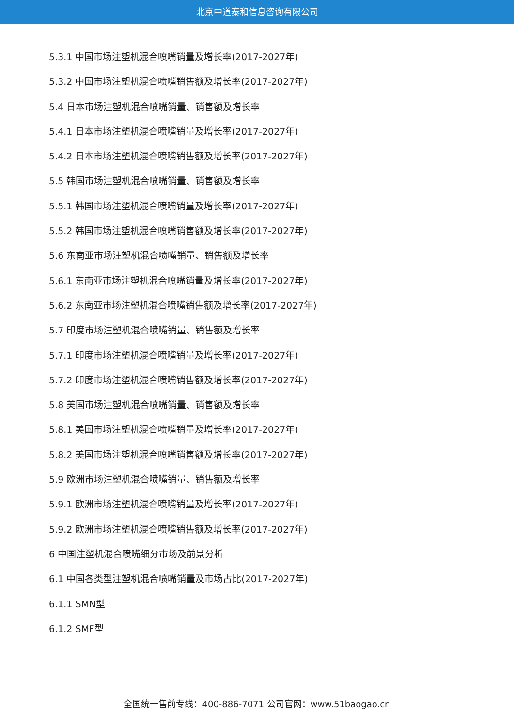北京中道泰和信息咨询有限公司
5.3.1 中国市场注塑机混合喷嘴销量及增长率(2017-2027年)
5.3.2 中国市场注塑机混合喷嘴销售额及增长率(2017-2027年)
5.4 日本市场注塑机混合喷嘴销量、销售额及增长率
5.4.1 日本市场注塑机混合喷嘴销量及增长率(2017-2027年)
5.4.2 日本市场注塑机混合喷嘴销售额及增长率(2017-2027年)
5.5 韩国市场注塑机混合喷嘴销量、销售额及增长率
5.5.1 韩国市场注塑机混合喷嘴销量及增长率(2017-2027年)
5.5.2 韩国市场注塑机混合喷嘴销售额及增长率(2017-2027年)
5.6 东南亚市场注塑机混合喷嘴销量、销售额及增长率
5.6.1 东南亚市场注塑机混合喷嘴销量及增长率(2017-2027年)
5.6.2 东南亚市场注塑机混合喷嘴销售额及增长率(2017-2027年)
5.7 印度市场注塑机混合喷嘴销量、销售额及增长率
5.7.1 印度市场注塑机混合喷嘴销量及增长率(2017-2027年)
5.7.2 印度市场注塑机混合喷嘴销售额及增长率(2017-2027年)
5.8 美国市场注塑机混合喷嘴销量、销售额及增长率
5.8.1 美国市场注塑机混合喷嘴销量及增长率(2017-2027年)
5.8.2 美国市场注塑机混合喷嘴销售额及增长率(2017-2027年)
5.9 欧洲市场注塑机混合喷嘴销量、销售额及增长率
5.9.1 欧洲市场注塑机混合喷嘴销量及增长率(2017-2027年)
5.9.2 欧洲市场注塑机混合喷嘴销售额及增长率(2017-2027年)
6 中国注塑机混合喷嘴细分市场及前景分析
6.1 中国各类型注塑机混合喷嘴销量及市场占比(2017-2027年)
6.1.1 SMN型
6.1.2 SMF型
全国统一售前专线：400-886-7071 公司官网：www.51baogao.cn